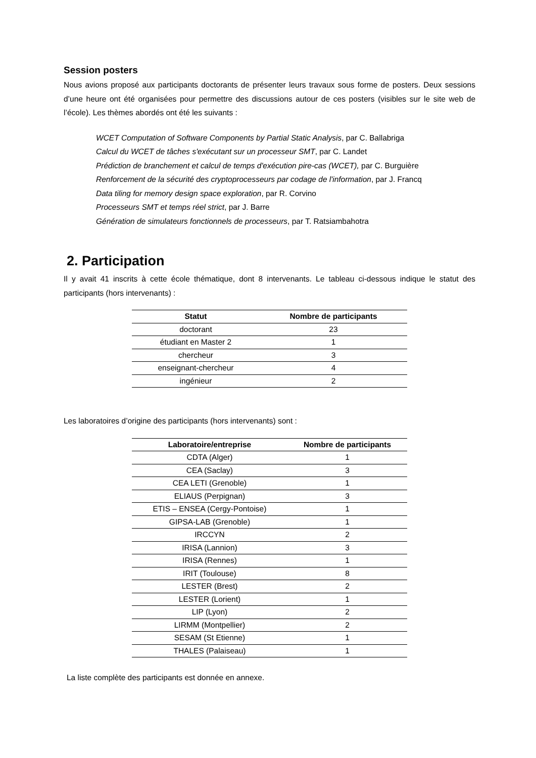Session posters
Nous avions proposé aux participants doctorants de présenter leurs travaux sous forme de posters. Deux sessions d’une heure ont été organisées pour permettre des discussions autour de ces posters (visibles sur le site web de l’école). Les thèmes abordés ont été les suivants :
WCET Computation of Software Components by Partial Static Analysis, par C. Ballabriga
Calcul du WCET de tâches s'exécutant sur un processeur SMT, par C. Landet
Prédiction de branchement et calcul de temps d'exécution pire-cas (WCET), par C. Burguière
Renforcement de la sécurité des cryptoprocesseurs par codage de l'information, par J. Francq
Data tiling for memory design space exploration, par R. Corvino
Processeurs SMT et temps réel strict, par J. Barre
Génération de simulateurs fonctionnels de processeurs, par T. Ratsiambahotra
2. Participation
Il y avait 41 inscrits à cette école thématique, dont 8 intervenants. Le tableau ci-dessous indique le statut des participants (hors intervenants) :
| Statut | Nombre de participants |
| --- | --- |
| doctorant | 23 |
| étudiant en Master 2 | 1 |
| chercheur | 3 |
| enseignant-chercheur | 4 |
| ingénieur | 2 |
Les laboratoires d’origine des participants (hors intervenants) sont :
| Laboratoire/entreprise | Nombre de participants |
| --- | --- |
| CDTA (Alger) | 1 |
| CEA (Saclay) | 3 |
| CEA LETI (Grenoble) | 1 |
| ELIAUS (Perpignan) | 3 |
| ETIS – ENSEA (Cergy-Pontoise) | 1 |
| GIPSA-LAB (Grenoble) | 1 |
| IRCCYN | 2 |
| IRISA (Lannion) | 3 |
| IRISA (Rennes) | 1 |
| IRIT (Toulouse) | 8 |
| LESTER (Brest) | 2 |
| LESTER (Lorient) | 1 |
| LIP (Lyon) | 2 |
| LIRMM (Montpellier) | 2 |
| SESAM (St Etienne) | 1 |
| THALES (Palaiseau) | 1 |
La liste complète des participants est donnée en annexe.